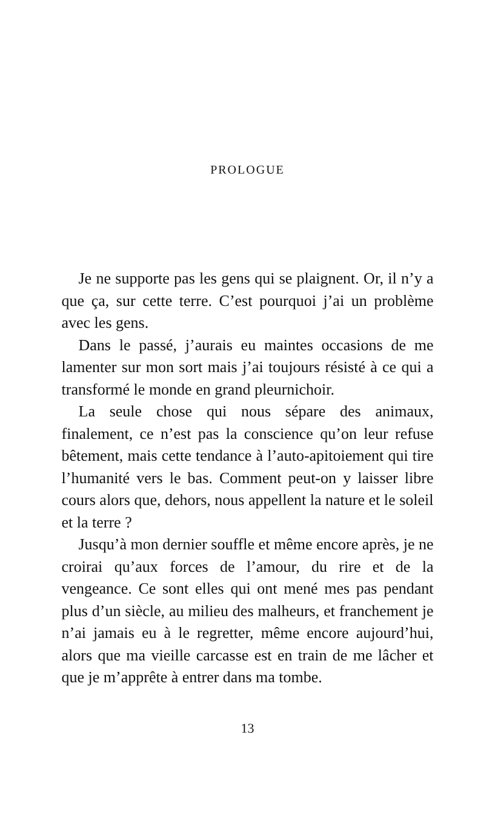PROLOGUE
Je ne supporte pas les gens qui se plaignent. Or, il n’y a que ça, sur cette terre. C’est pourquoi j’ai un problème avec les gens.
Dans le passé, j’aurais eu maintes occasions de me lamenter sur mon sort mais j’ai toujours résisté à ce qui a transformé le monde en grand pleurnichoir.
La seule chose qui nous sépare des animaux, finalement, ce n’est pas la conscience qu’on leur refuse bêtement, mais cette tendance à l’auto-apitoiement qui tire l’humanité vers le bas. Comment peut-on y laisser libre cours alors que, dehors, nous appellent la nature et le soleil et la terre ?
Jusqu’à mon dernier souffle et même encore après, je ne croirai qu’aux forces de l’amour, du rire et de la vengeance. Ce sont elles qui ont mené mes pas pendant plus d’un siècle, au milieu des malheurs, et franchement je n’ai jamais eu à le regretter, même encore aujourd’hui, alors que ma vieille carcasse est en train de me lâcher et que je m’apprête à entrer dans ma tombe.
13